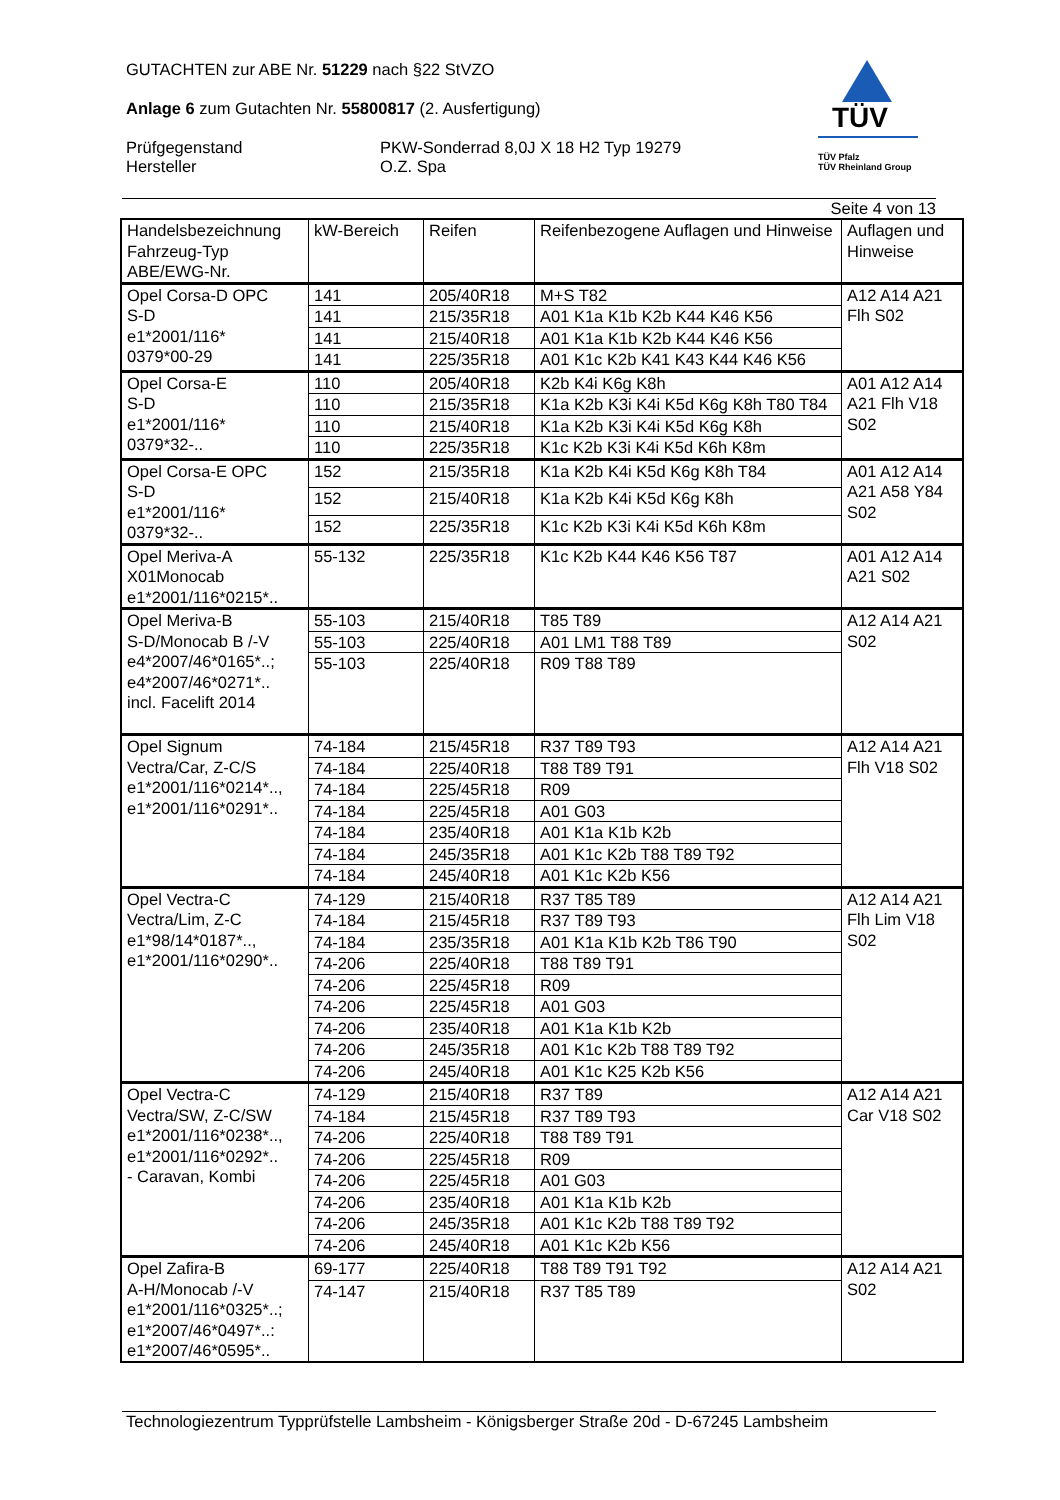TÜV
TÜV Pfalz
TÜV Rheinland Group
GUTACHTEN zur ABE Nr. 51229 nach §22 StVZO
Anlage 6 zum Gutachten Nr. 55800817 (2. Ausfertigung)
Prüfgegenstand
Hersteller
PKW-Sonderrad 8,0J X 18 H2 Typ 19279
O.Z. Spa
Seite 4 von 13
| Handelsbezeichnung Fahrzeug-Typ ABE/EWG-Nr. | kW-Bereich | Reifen | Reifenbezogene Auflagen und Hinweise | Auflagen und Hinweise |
| --- | --- | --- | --- | --- |
| Opel Corsa-D OPC S-D e1*2001/116* 0379*00-29 | 141 | 205/40R18 | M+S T82 | A12 A14 A21 Flh S02 |
| | 141 | 215/35R18 | A01 K1a K1b K2b K44 K46 K56 | |
| | 141 | 215/40R18 | A01 K1a K1b K2b K44 K46 K56 | |
| | 141 | 225/35R18 | A01 K1c K2b K41 K43 K44 K46 K56 | |
| Opel Corsa-E S-D e1*2001/116* 0379*32-.. | 110 | 205/40R18 | K2b K4i K6g K8h | A01 A12 A14 A21 Flh V18 S02 |
| | 110 | 215/35R18 | K1a K2b K3i K4i K5d K6g K8h T80 T84 | |
| | 110 | 215/40R18 | K1a K2b K3i K4i K5d K6g K8h | |
| | 110 | 225/35R18 | K1c K2b K3i K4i K5d K6h K8m | |
| Opel Corsa-E OPC S-D e1*2001/116* 0379*32-.. | 152 | 215/35R18 | K1a K2b K4i K5d K6g K8h T84 | A01 A12 A14 A21 A58 Y84 S02 |
| | 152 | 215/40R18 | K1a K2b K4i K5d K6g K8h | |
| | 152 | 225/35R18 | K1c K2b K3i K4i K5d K6h K8m | |
| Opel Meriva-A X01Monocab e1*2001/116*0215*.. | 55-132 | 225/35R18 | K1c K2b K44 K46 K56 T87 | A01 A12 A14 A21 S02 |
| Opel Meriva-B S-D/Monocab B /-V e4*2007/46*0165*..; e4*2007/46*0271*.. incl. Facelift 2014 | 55-103 | 215/40R18 | T85 T89 | A12 A14 A21 S02 |
| | 55-103 | 225/40R18 | A01 LM1 T88 T89 | |
| | 55-103 | 225/40R18 | R09 T88 T89 | |
| Opel Signum Vectra/Car, Z-C/S e1*2001/116*0214*.., e1*2001/116*0291*.. | 74-184 | 215/45R18 | R37 T89 T93 | A12 A14 A21 Flh V18 S02 |
| | 74-184 | 225/40R18 | T88 T89 T91 | |
| | 74-184 | 225/45R18 | R09 | |
| | 74-184 | 225/45R18 | A01 G03 | |
| | 74-184 | 235/40R18 | A01 K1a K1b K2b | |
| | 74-184 | 245/35R18 | A01 K1c K2b T88 T89 T92 | |
| | 74-184 | 245/40R18 | A01 K1c K2b K56 | |
| Opel Vectra-C Vectra/Lim, Z-C e1*98/14*0187*.., e1*2001/116*0290*.. | 74-129 | 215/40R18 | R37 T85 T89 | A12 A14 A21 Flh Lim V18 S02 |
| | 74-184 | 215/45R18 | R37 T89 T93 | |
| | 74-184 | 235/35R18 | A01 K1a K1b K2b T86 T90 | |
| | 74-206 | 225/40R18 | T88 T89 T91 | |
| | 74-206 | 225/45R18 | R09 | |
| | 74-206 | 225/45R18 | A01 G03 | |
| | 74-206 | 235/40R18 | A01 K1a K1b K2b | |
| | 74-206 | 245/35R18 | A01 K1c K2b T88 T89 T92 | |
| | 74-206 | 245/40R18 | A01 K1c K25 K2b K56 | |
| Opel Vectra-C Vectra/SW, Z-C/SW e1*2001/116*0238*.., e1*2001/116*0292*.. - Caravan, Kombi | 74-129 | 215/40R18 | R37 T89 | A12 A14 A21 Car V18 S02 |
| | 74-184 | 215/45R18 | R37 T89 T93 | |
| | 74-206 | 225/40R18 | T88 T89 T91 | |
| | 74-206 | 225/45R18 | R09 | |
| | 74-206 | 225/45R18 | A01 G03 | |
| | 74-206 | 235/40R18 | A01 K1a K1b K2b | |
| | 74-206 | 245/35R18 | A01 K1c K2b T88 T89 T92 | |
| | 74-206 | 245/40R18 | A01 K1c K2b K56 | |
| Opel Zafira-B A-H/Monocab /-V e1*2001/116*0325*..; e1*2007/46*0497*..: e1*2007/46*0595*.. | 69-177 | 225/40R18 | T88 T89 T91 T92 | A12 A14 A21 S02 |
| | 74-147 | 215/40R18 | R37 T85 T89 | |
Technologiezentrum Typprüfstelle Lambsheim - Königsberger Straße 20d - D-67245 Lambsheim